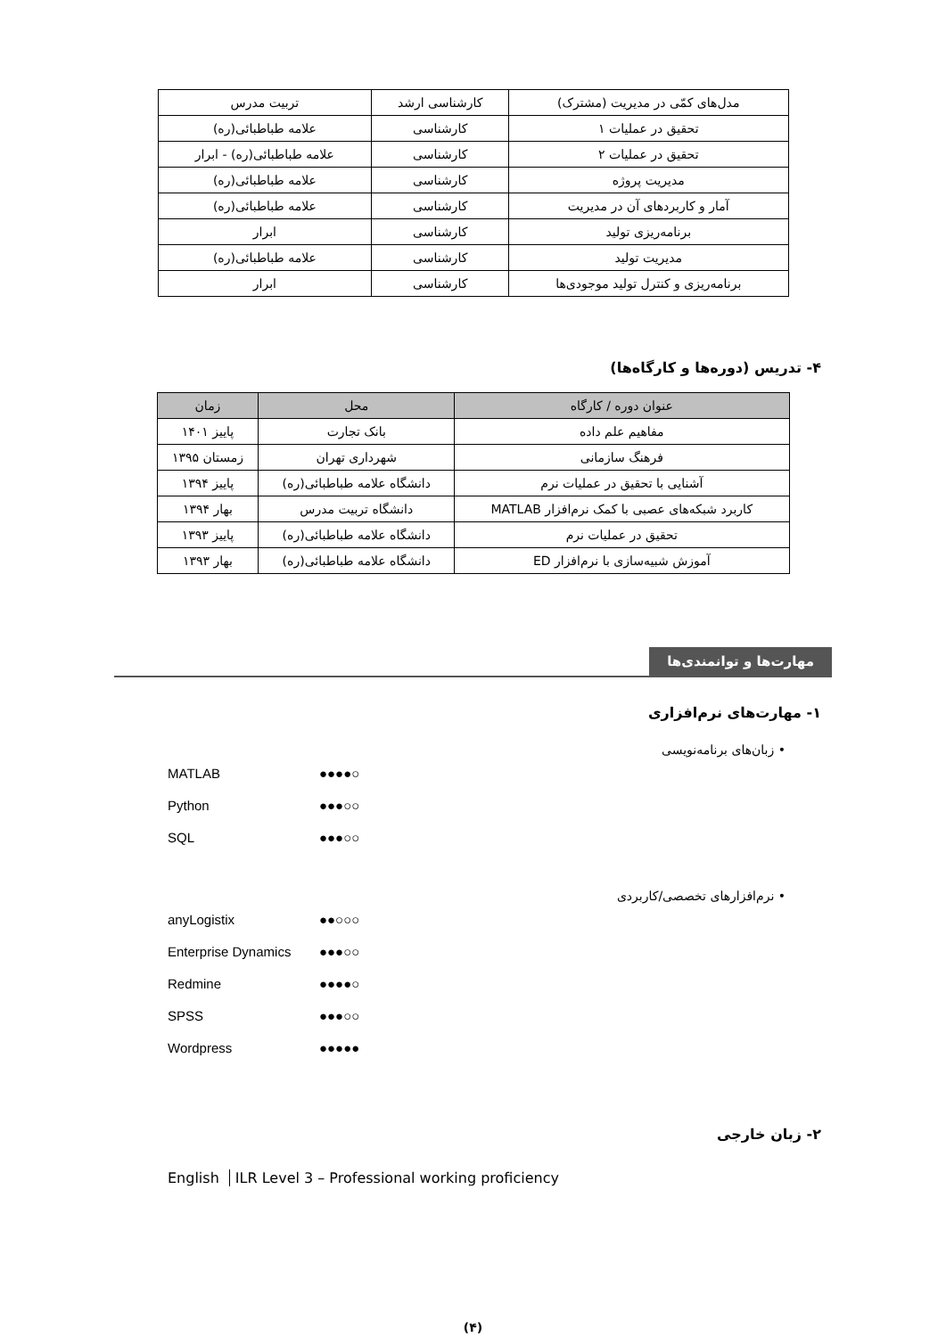| مدل‌های کمّی در مدیریت (مشترک) | کارشناسی ارشد | تربیت مدرس |
| تحقیق در عملیات ۱ | کارشناسی | علامه طباطبائی(ره) |
| تحقیق در عملیات ۲ | کارشناسی | علامه طباطبائی(ره) - ابرار |
| مدیریت پروژه | کارشناسی | علامه طباطبائی(ره) |
| آمار و کاربردهای آن در مدیریت | کارشناسی | علامه طباطبائی(ره) |
| برنامه‌ریزی تولید | کارشناسی | ابرار |
| مدیریت تولید | کارشناسی | علامه طباطبائی(ره) |
| برنامه‌ریزی و کنترل تولید موجودی‌ها | کارشناسی | ابرار |
۴- تدریس (دوره‌ها و کارگاه‌ها)
| عنوان دوره / کارگاه | محل | زمان |
| --- | --- | --- |
| مفاهیم علم داده | بانک تجارت | پاییز ۱۴۰۱ |
| فرهنگ سازمانی | شهرداری تهران | زمستان ۱۳۹۵ |
| آشنایی با تحقیق در عملیات نرم | دانشگاه علامه طباطبائی(ره) | پاییز ۱۳۹۴ |
| کاربرد شبکه‌های عصبی با کمک نرم‌افزار MATLAB | دانشگاه تربیت مدرس | بهار ۱۳۹۴ |
| تحقیق در عملیات نرم | دانشگاه علامه طباطبائی(ره) | پاییز ۱۳۹۳ |
| آموزش شبیه‌سازی با نرم‌افزار ED | دانشگاه علامه طباطبائی(ره) | بهار ۱۳۹۳ |
مهارت‌ها و توانمندی‌ها
۱- مهارت‌های نرم‌افزاری
• زبان‌های برنامه‌نویسی
MATLAB ●●●●○
Python ●●●○○
SQL ●●●○○
• نرم‌افزارهای تخصصی/کاربردی
anyLogistix ●●○○○
Enterprise Dynamics ●●●○○
Redmine ●●●●○
SPSS ●●●○○
Wordpress ●●●●●
۲- زبان خارجی
English ILR Level 3 – Professional working proficiency
(۴)